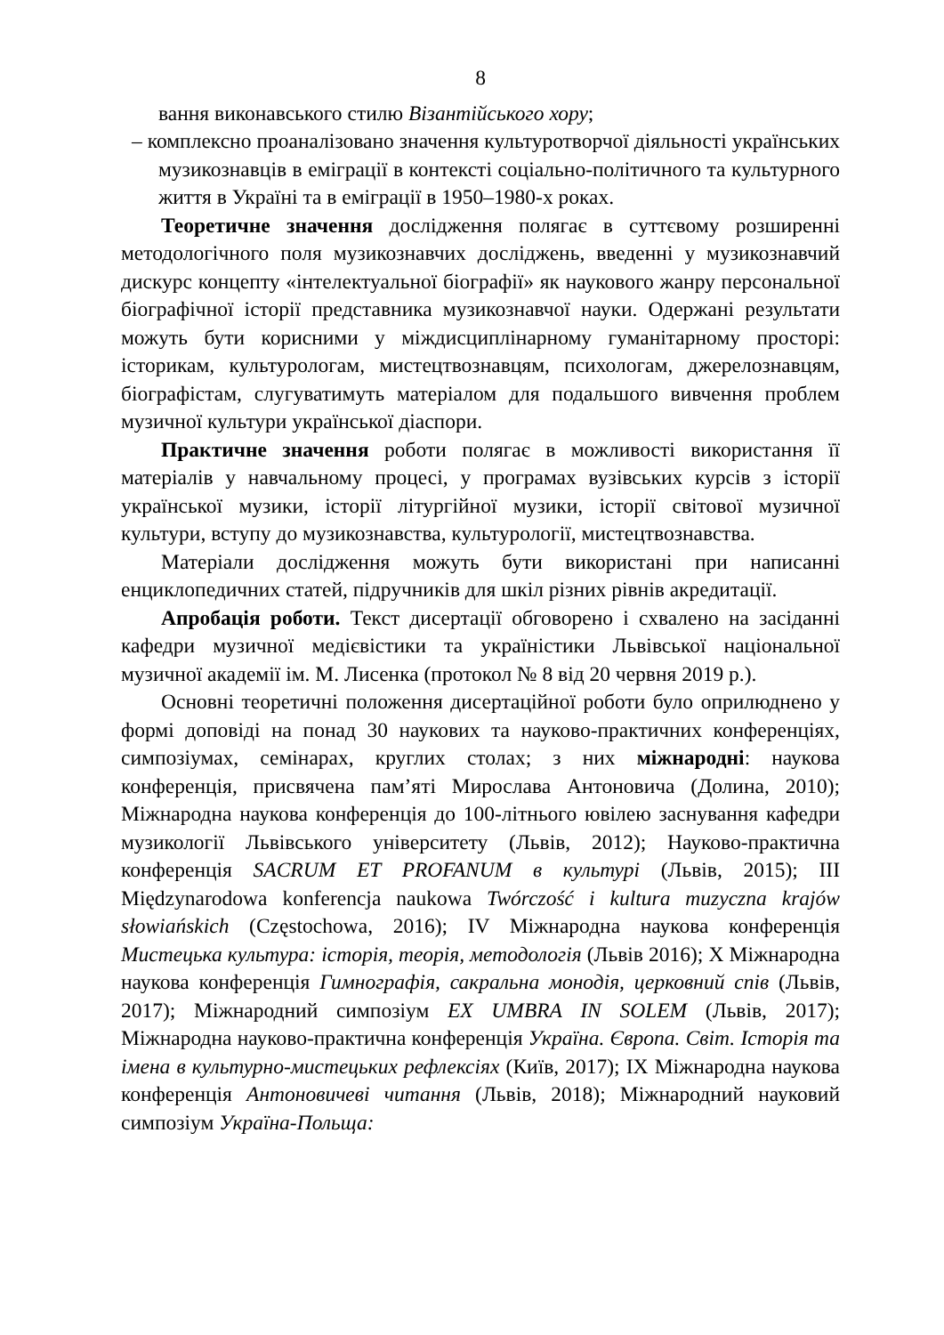8
вання виконавського стилю Візантійського хору;
– комплексно проаналізовано значення культуротворчої діяльності українських музикознавців в еміграції в контексті соціально-політичного та культурного життя в Україні та в еміграції в 1950–1980-х роках.
Теоретичне значення дослідження полягає в суттєвому розширенні методологічного поля музикознавчих досліджень, введенні у музикознавчий дискурс концепту «інтелектуальної біографії» як наукового жанру персональної біографічної історії представника музикознавчої науки. Одержані результати можуть бути корисними у міждисциплінарному гуманітарному просторі: історикам, культурологам, мистецтвознавцям, психологам, джерелознавцям, біографістам, слугуватимуть матеріалом для подальшого вивчення проблем музичної культури української діаспори.
Практичне значення роботи полягає в можливості використання її матеріалів у навчальному процесі, у програмах вузівських курсів з історії української музики, історії літургійної музики, історії світової музичної культури, вступу до музикознавства, культурології, мистецтвознавства.
Матеріали дослідження можуть бути використані при написанні енциклопедичних статей, підручників для шкіл різних рівнів акредитації.
Апробація роботи. Текст дисертації обговорено і схвалено на засіданні кафедри музичної медієвістики та україністики Львівської національної музичної академії ім. М. Лисенка (протокол № 8 від 20 червня 2019 р.).
Основні теоретичні положення дисертаційної роботи було оприлюднено у формі доповіді на понад 30 наукових та науково-практичних конференціях, симпозіумах, семінарах, круглих столах; з них міжнародні: наукова конференція, присвячена пам’яті Мирослава Антоновича (Долина, 2010); Міжнародна наукова конференція до 100-літнього ювілею заснування кафедри музикології Львівського університету (Львів, 2012); Науково-практична конференція SACRUM ET PROFANUM в культурі (Львів, 2015); ІІІ Międzynarodowa konferencja naukowa Twórczość i kultura muzyczna krajów słowiańskich (Częstochowa, 2016); IV Міжнародна наукова конференція Мистецька культура: історія, теорія, методологія (Львів 2016); Х Міжнародна наукова конференція Гимнографія, сакральна монодія, церковний спів (Львів, 2017); Міжнародний симпозіум EX UMBRA IN SOLEM (Львів, 2017); Міжнародна науково-практична конференція Україна. Європа. Світ. Історія та імена в культурно-мистецьких рефлексіях (Київ, 2017); ІХ Міжнародна наукова конференція Антоновичеві читання (Львів, 2018); Міжнародний науковий симпозіум Україна-Польща: